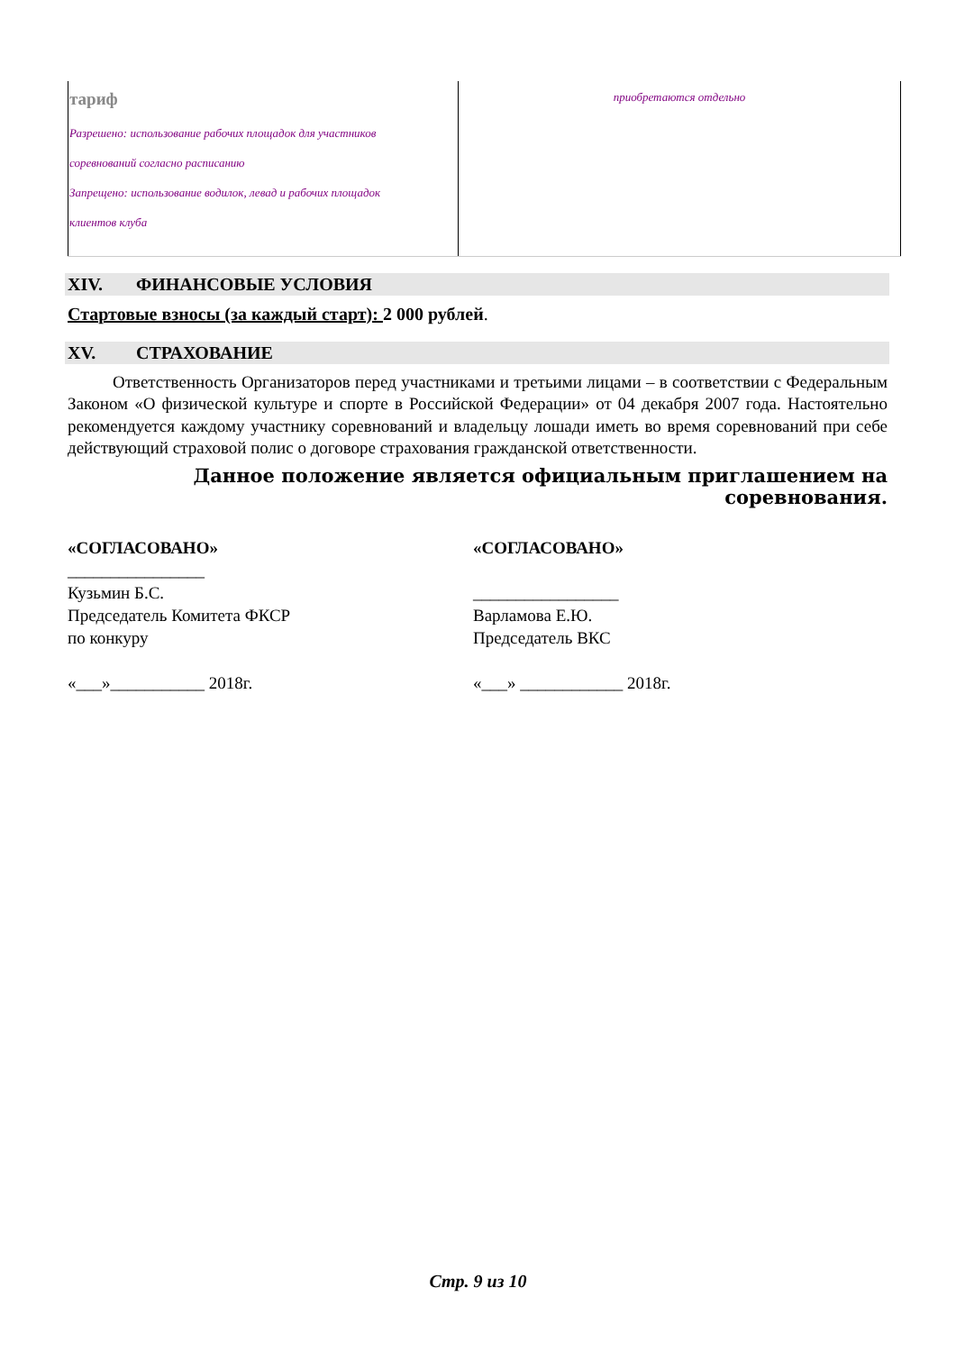| тариф Разрешено: использование рабочих площадок для участников соревнований согласно расписанию Запрещено: использование водилок, левад и рабочих площадок клиентов клуба | приобретаются отдельно |
XIV. ФИНАНСОВЫЕ УСЛОВИЯ
Стартовые взносы (за каждый старт): 2 000 рублей.
XV. СТРАХОВАНИЕ
Ответственность Организаторов перед участниками и третьими лицами – в соответствии с Федеральным Законом «О физической культуре и спорте в Российской Федерации» от 04 декабря 2007 года. Настоятельно рекомендуется каждому участнику соревнований и владельцу лошади иметь во время соревнований при себе действующий страховой полис о договоре страхования гражданской ответственности.
Данное положение является официальным приглашением на соревнования.
«СОГЛАСОВАНО»
________________
Кузьмин Б.С.
Председатель Комитета ФКСР
по конкуру
«___»___________ 2018г.
«СОГЛАСОВАНО»
_________________
Варламова Е.Ю.
Председатель ВКС
«___» ____________ 2018г.
Стр. 9 из 10